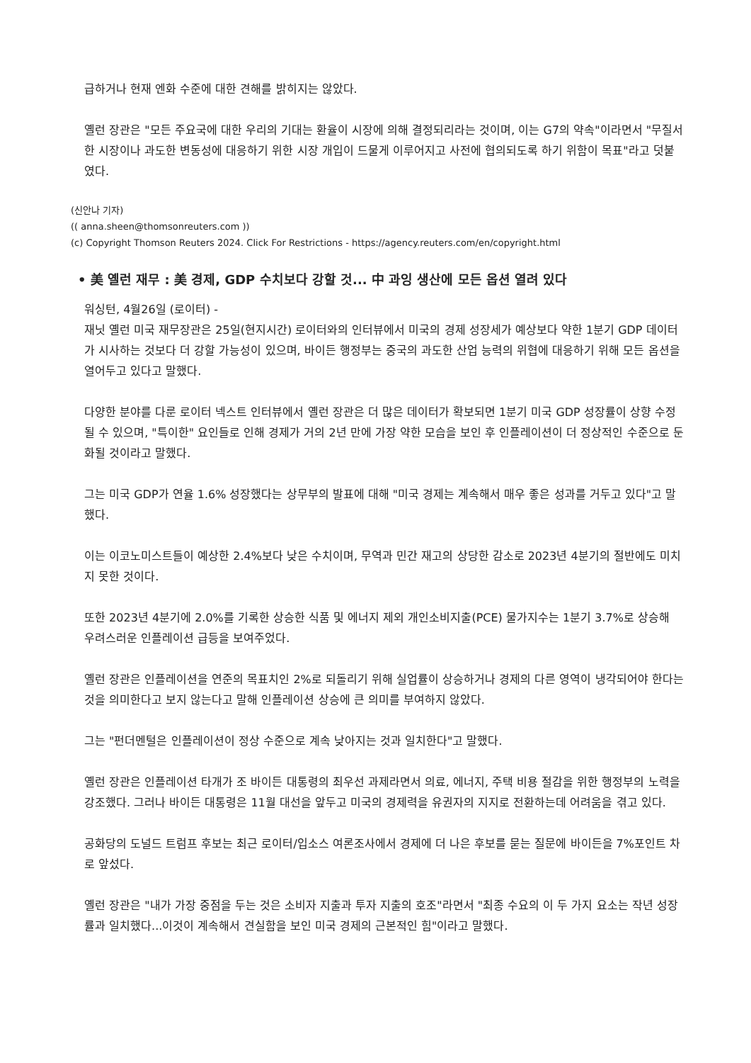급하거나 현재 엔화 수준에 대한 견해를 밝히지는 않았다.
옐런 장관은 "모든 주요국에 대한 우리의 기대는 환율이 시장에 의해 결정되리라는 것이며, 이는 G7의 약속"이라면서 "무질서한 시장이나 과도한 변동성에 대응하기 위한 시장 개입이 드물게 이루어지고 사전에 협의되도록 하기 위함이 목표"라고 덧붙였다.
(신안나 기자)
(( anna.sheen@thomsonreuters.com ))
(c) Copyright Thomson Reuters 2024. Click For Restrictions - https://agency.reuters.com/en/copyright.html
• 美 옐런 재무 : 美 경제, GDP 수치보다 강할 것... 中 과잉 생산에 모든 옵션 열려 있다
워싱턴, 4월26일 (로이터) -
재닛 옐런 미국 재무장관은 25일(현지시간) 로이터와의 인터뷰에서 미국의 경제 성장세가 예상보다 약한 1분기 GDP 데이터가 시사하는 것보다 더 강할 가능성이 있으며, 바이든 행정부는 중국의 과도한 산업 능력의 위협에 대응하기 위해 모든 옵션을 열어두고 있다고 말했다.
다양한 분야를 다룬 로이터 넥스트 인터뷰에서 옐런 장관은 더 많은 데이터가 확보되면 1분기 미국 GDP 성장률이 상향 수정될 수 있으며, "특이한" 요인들로 인해 경제가 거의 2년 만에 가장 약한 모습을 보인 후 인플레이션이 더 정상적인 수준으로 둔화될 것이라고 말했다.
그는 미국 GDP가 연율 1.6% 성장했다는 상무부의 발표에 대해 "미국 경제는 계속해서 매우 좋은 성과를 거두고 있다"고 말했다.
이는 이코노미스트들이 예상한 2.4%보다 낮은 수치이며, 무역과 민간 재고의 상당한 감소로 2023년 4분기의 절반에도 미치지 못한 것이다.
또한 2023년 4분기에 2.0%를 기록한 상승한 식품 및 에너지 제외 개인소비지출(PCE) 물가지수는 1분기 3.7%로 상승해 우려스러운 인플레이션 급등을 보여주었다.
옐런 장관은 인플레이션을 연준의 목표치인 2%로 되돌리기 위해 실업률이 상승하거나 경제의 다른 영역이 냉각되어야 한다는 것을 의미한다고 보지 않는다고 말해 인플레이션 상승에 큰 의미를 부여하지 않았다.
그는 "펀더멘털은 인플레이션이 정상 수준으로 계속 낮아지는 것과 일치한다"고 말했다.
옐런 장관은 인플레이션 타개가 조 바이든 대통령의 최우선 과제라면서 의료, 에너지, 주택 비용 절감을 위한 행정부의 노력을 강조했다. 그러나 바이든 대통령은 11월 대선을 앞두고 미국의 경제력을 유권자의 지지로 전환하는데 어려움을 겪고 있다.
공화당의 도널드 트럼프 후보는 최근 로이터/입소스 여론조사에서 경제에 더 나은 후보를 묻는 질문에 바이든을 7%포인트 차로 앞섰다.
옐런 장관은 "내가 가장 중점을 두는 것은 소비자 지출과 투자 지출의 호조"라면서 "최종 수요의 이 두 가지 요소는 작년 성장률과 일치했다...이것이 계속해서 견실함을 보인 미국 경제의 근본적인 힘"이라고 말했다.